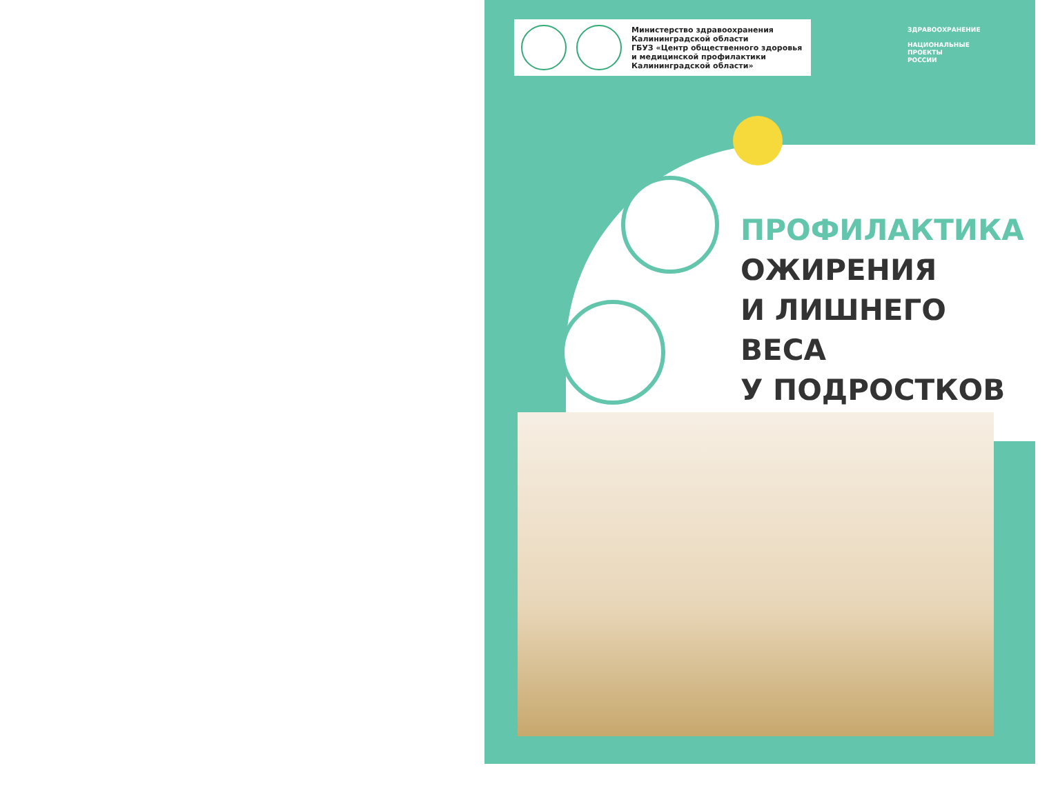Министерство здравоохранения
Калининградской области
ГБУЗ «Центр общественного здоровья
и медицинской профилактики
Калининградской области»
ЗДРАВООХРАНЕНИЕ
НАЦИОНАЛЬНЫЕ
ПРОЕКТЫ
РОССИИ
ПРОФИЛАКТИКА
ОЖИРЕНИЯ
И ЛИШНЕГО ВЕСА
У ПОДРОСТКОВ